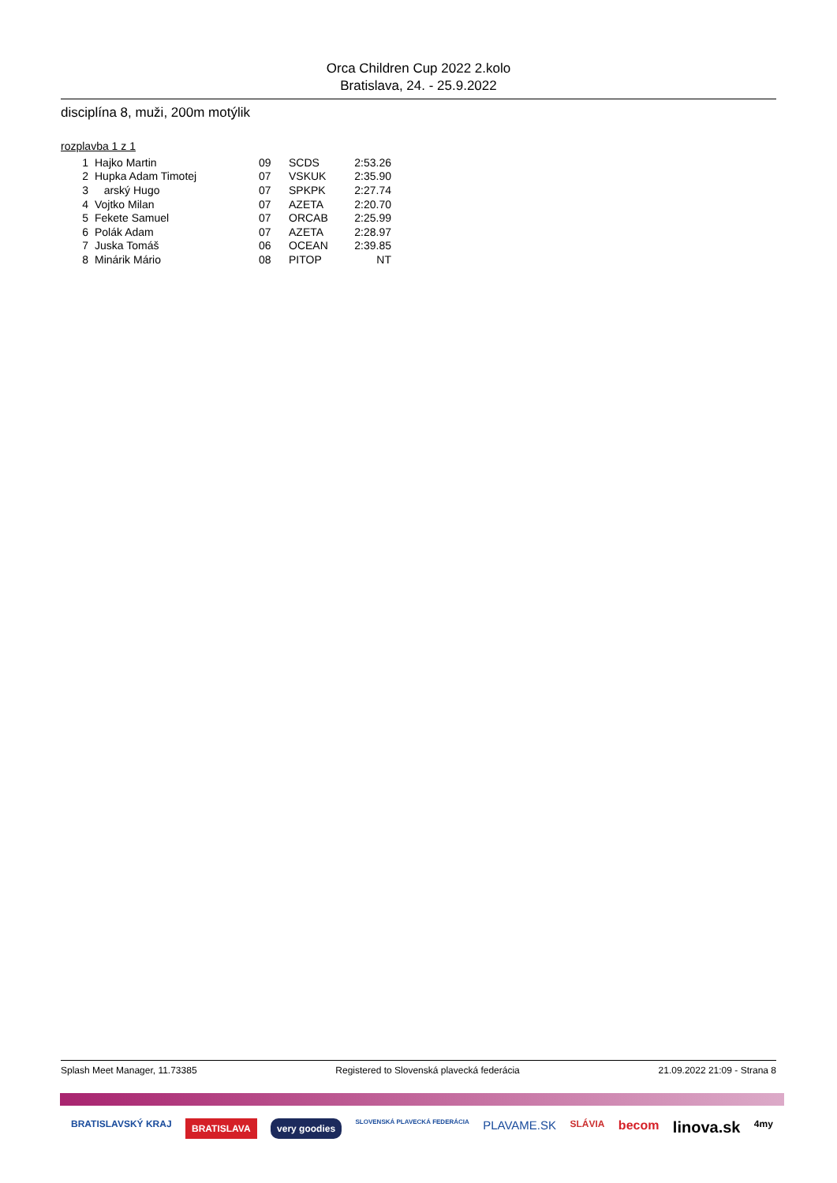Orca Children Cup 2022 2.kolo
Bratislava, 24. - 25.9.2022
disciplína 8, muži, 200m motýlik
rozplavba 1 z 1
| 1 | Hajko Martin | 09 | SCDS | 2:53.26 |
| 2 | Hupka Adam Timotej | 07 | VSKUK | 2:35.90 |
| 3 | arský Hugo | 07 | SPKPK | 2:27.74 |
| 4 | Vojtko Milan | 07 | AZETA | 2:20.70 |
| 5 | Fekete Samuel | 07 | ORCAB | 2:25.99 |
| 6 | Polák Adam | 07 | AZETA | 2:28.97 |
| 7 | Juska Tomáš | 06 | OCEAN | 2:39.85 |
| 8 | Minárik Mário | 08 | PITOP | NT |
Splash Meet Manager, 11.73385 Registered to Slovenská plavecká federácia 21.09.2022 21:09 - Strana 8
BRATISLAVSKÝ KRAJ BRATISLAVA very goodies SLOVENSKÁ PLAVECKÁ FEDERÁCIA PLAVAME.SK SLÁVIA becom linova.sk 4my